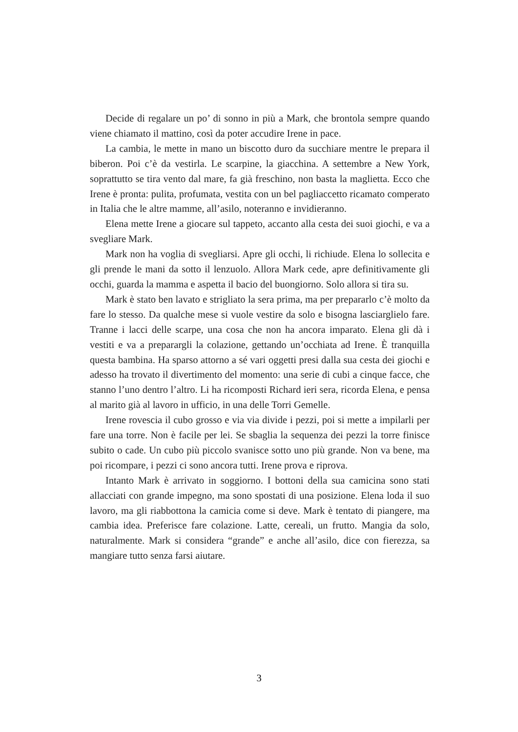Decide di regalare un po’ di sonno in più a Mark, che brontola sempre quando viene chiamato il mattino, così da poter accudire Irene in pace.
La cambia, le mette in mano un biscotto duro da succhiare mentre le prepara il biberon. Poi c’è da vestirla. Le scarpine, la giacchina. A settembre a New York, soprattutto se tira vento dal mare, fa già freschino, non basta la maglietta. Ecco che Irene è pronta: pulita, profumata, vestita con un bel pagliaccetto ricamato comperato in Italia che le altre mamme, all’asilo, noteranno e invidieranno.
Elena mette Irene a giocare sul tappeto, accanto alla cesta dei suoi giochi, e va a svegliare Mark.
Mark non ha voglia di svegliarsi. Apre gli occhi, li richiude. Elena lo sollecita e gli prende le mani da sotto il lenzuolo. Allora Mark cede, apre definitivamente gli occhi, guarda la mamma e aspetta il bacio del buongiorno. Solo allora si tira su.
Mark è stato ben lavato e strigliato la sera prima, ma per prepararlo c’è molto da fare lo stesso. Da qualche mese si vuole vestire da solo e bisogna lasciarglielo fare. Tranne i lacci delle scarpe, una cosa che non ha ancora imparato. Elena gli dà i vestiti e va a preparargli la colazione, gettando un’occhiata ad Irene. È tranquilla questa bambina. Ha sparso attorno a sé vari oggetti presi dalla sua cesta dei giochi e adesso ha trovato il divertimento del momento: una serie di cubi a cinque facce, che stanno l’uno dentro l’altro. Li ha ricomposti Richard ieri sera, ricorda Elena, e pensa al marito già al lavoro in ufficio, in una delle Torri Gemelle.
Irene rovescia il cubo grosso e via via divide i pezzi, poi si mette a impilarli per fare una torre. Non è facile per lei. Se sbaglia la sequenza dei pezzi la torre finisce subito o cade. Un cubo più piccolo svanisce sotto uno più grande. Non va bene, ma poi ricompare, i pezzi ci sono ancora tutti. Irene prova e riprova.
Intanto Mark è arrivato in soggiorno. I bottoni della sua camicina sono stati allacciati con grande impegno, ma sono spostati di una posizione. Elena loda il suo lavoro, ma gli riabbottona la camicia come si deve. Mark è tentato di piangere, ma cambia idea. Preferisce fare colazione. Latte, cereali, un frutto. Mangia da solo, naturalmente. Mark si considera “grande” e anche all’asilo, dice con fierezza, sa mangiare tutto senza farsi aiutare.
3